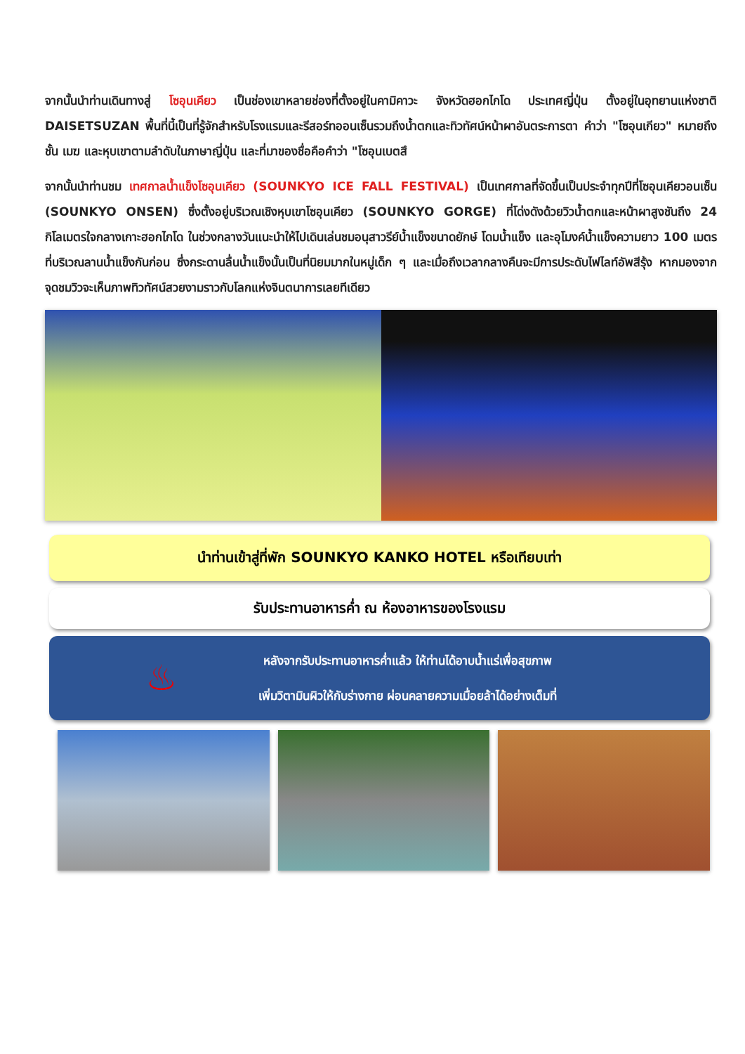จากนั้นนำท่านเดินทางสู่ โซอุนเคียว เป็นช่องเขาหลายช่องที่ตั้งอยู่ในคามิคาวะ จังหวัดฮอกไกโด ประเทศญี่ปุ่น ตั้งอยู่ในอุทยานแห่งชาติ DAISETSUZAN พื้นที่นี้เป็นที่รู้จักสำหรับโรงแรมและรีสอร์ทออนเซ็นรวมถึงน้ำตกและทิวทัศน์หน้าผาอันตระการตา คำว่า "โซอุนเกียว" หมายถึงชั้น เมฆ และหุบเขาตามลำดับในภาษาญี่ปุ่น และที่มาของชื่อคือคำว่า "โซอุนเบตสึ
จากนั้นนำท่านชม เทศกาลน้ำแข็งโซอุนเคียว (SOUNKYO ICE FALL FESTIVAL) เป็นเทศกาลที่จัดขึ้นเป็นประจำทุกปีที่โซอุนเคียวอนเซ็น (SOUNKYO ONSEN) ซึ่งตั้งอยู่บริเวณเชิงหุบเขาโซอุนเคียว (SOUNKYO GORGE) ที่โด่งดังด้วยวิวน้ำตกและหน้าผาสูงชันถึง 24 กิโลเมตรใจกลางเกาะฮอกไกโด ในช่วงกลางวันแนะนำให้ไปเดินเล่นชมอนุสาวรีย์น้ำแข็งขนาดยักษ์ โดมน้ำแข็ง และอุโมงค์น้ำแข็งความยาว 100 เมตรที่บริเวณลานน้ำแข็งกันก่อน ซึ่งกระดานลื่นน้ำแข็งนั้นเป็นที่นิยมมากในหมู่เด็ก ๆ และเมื่อถึงเวลากลางคืนจะมีการประดับไฟไลท์อัพสีรุ้ง หากมองจากจุดชมวิวจะเห็นภาพทิวทัศน์สวยงามราวกับโลกแห่งจินตนาการเลยทีเดียว
นำท่านเข้าสู่ที่พัก SOUNKYO KANKO HOTEL หรือเทียบเท่า
รับประทานอาหารค่ำ ณ ห้องอาหารของโรงแรม
♨
หลังจากรับประทานอาหารค่ำแล้ว ให้ท่านได้อาบน้ำแร่เพื่อสุขภาพ
เพิ่มวิตามินผิวให้กับร่างกาย ผ่อนคลายความเมื่อยล้าได้อย่างเต็มที่